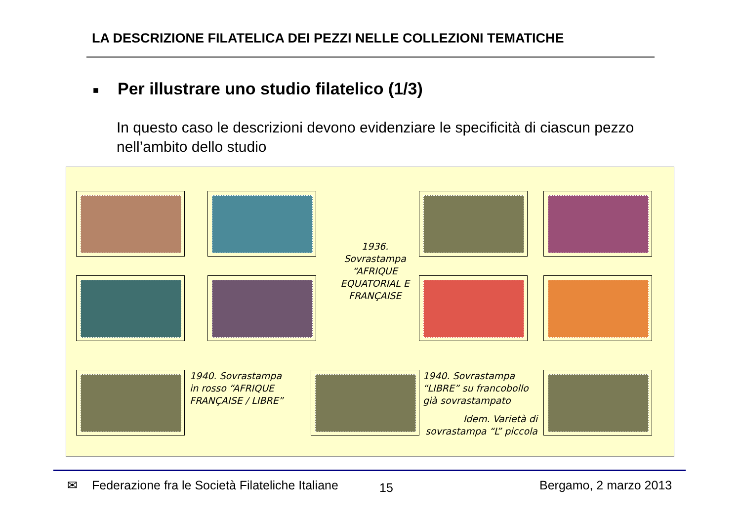LA DESCRIZIONE FILATELICA DEI PEZZI NELLE COLLEZIONI TEMATICHE
■ Per illustrare uno studio filatelico (1/3)
In questo caso le descrizioni devono evidenziare le specificità di ciascun pezzo nell’ambito dello studio
1936. Sovrastampa “AFRIQUE EQUATORIAL E FRANÇAISE
1940. Sovrastampa in rosso “AFRIQUE FRANÇAISE / LIBRE”
1940. Sovrastampa “LIBRE” su francobollo già sovrastampato
Idem. Varietà di sovrastampa “L” piccola
✉
Federazione fra le Società Filateliche Italiane
15 Bergamo, 2 marzo 2013